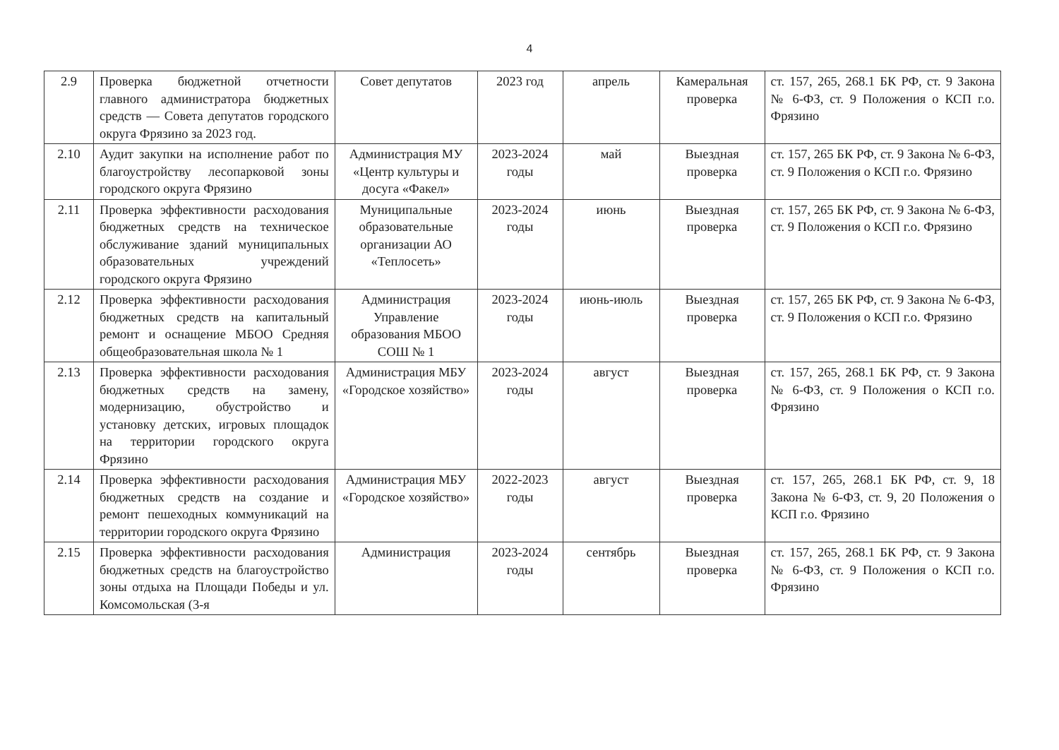4
| 2.9 | Проверка бюджетной отчетности главного администратора бюджетных средств — Совета депутатов городского округа Фрязино за 2023 год. | Совет депутатов | 2023 год | апрель | Камеральная проверка | ст. 157, 265, 268.1 БК РФ, ст. 9 Закона № 6-ФЗ, ст. 9 Положения о КСП г.о. Фрязино |
| 2.10 | Аудит закупки на исполнение работ по благоустройству лесопарковой зоны городского округа Фрязино | Администрация МУ «Центр культуры и досуга «Факел» | 2023-2024 годы | май | Выездная проверка | ст. 157, 265 БК РФ, ст. 9 Закона № 6-ФЗ, ст. 9 Положения о КСП г.о. Фрязино |
| 2.11 | Проверка эффективности расходования бюджетных средств на техническое обслуживание зданий муниципальных образовательных учреждений городского округа Фрязино | Муниципальные образовательные организации АО «Теплосеть» | 2023-2024 годы | июнь | Выездная проверка | ст. 157, 265 БК РФ, ст. 9 Закона № 6-ФЗ, ст. 9 Положения о КСП г.о. Фрязино |
| 2.12 | Проверка эффективности расходования бюджетных средств на капитальный ремонт и оснащение МБОО Средняя общеобразовательная школа № 1 | Администрация Управление образования МБОО СОШ № 1 | 2023-2024 годы | июнь-июль | Выездная проверка | ст. 157, 265 БК РФ, ст. 9 Закона № 6-ФЗ, ст. 9 Положения о КСП г.о. Фрязино |
| 2.13 | Проверка эффективности расходования бюджетных средств на замену, модернизацию, обустройство и установку детских, игровых площадок на территории городского округа Фрязино | Администрация МБУ «Городское хозяйство» | 2023-2024 годы | август | Выездная проверка | ст. 157, 265, 268.1 БК РФ, ст. 9 Закона № 6-ФЗ, ст. 9 Положения о КСП г.о. Фрязино |
| 2.14 | Проверка эффективности расходования бюджетных средств на создание и ремонт пешеходных коммуникаций на территории городского округа Фрязино | Администрация МБУ «Городское хозяйство» | 2022-2023 годы | август | Выездная проверка | ст. 157, 265, 268.1 БК РФ, ст. 9, 18 Закона № 6-ФЗ, ст. 9, 20 Положения о КСП г.о. Фрязино |
| 2.15 | Проверка эффективности расходования бюджетных средств на благоустройство зоны отдыха на Площади Победы и ул. Комсомольская (3-я | Администрация | 2023-2024 годы | сентябрь | Выездная проверка | ст. 157, 265, 268.1 БК РФ, ст. 9 Закона № 6-ФЗ, ст. 9 Положения о КСП г.о. Фрязино |